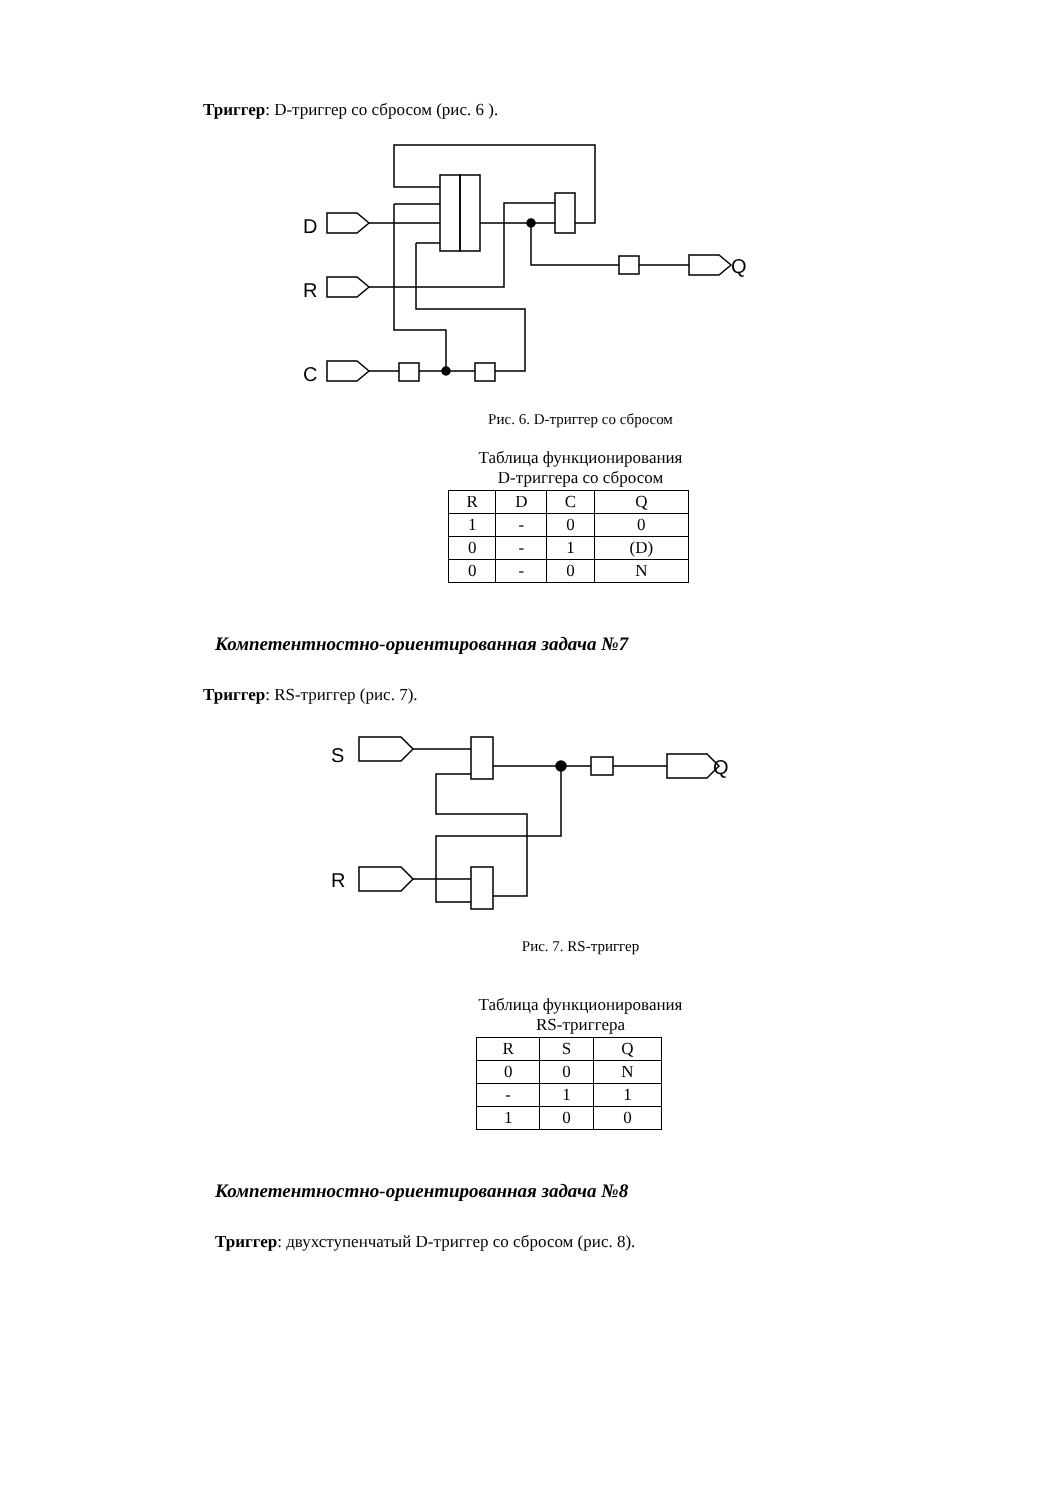Триггер: D-триггер со сбросом (рис. 6 ).
D
R
C
Q
Рис. 6. D-триггер со сбросом
Таблица функционирования
D-триггера со сбросом
| R | D | C | Q |
| 1 | - | 0 | 0 |
| 0 | - | 1 | (D) |
| 0 | - | 0 | N |
Компетентностно-ориентированная задача №7
Триггер: RS-триггер (рис. 7).
S
R
Q
Рис. 7. RS-триггер
Таблица функционирования
RS-триггера
| R | S | Q |
| 0 | 0 | N |
| - | 1 | 1 |
| 1 | 0 | 0 |
Компетентностно-ориентированная задача №8
Триггер: двухступенчатый D-триггер со сбросом (рис. 8).